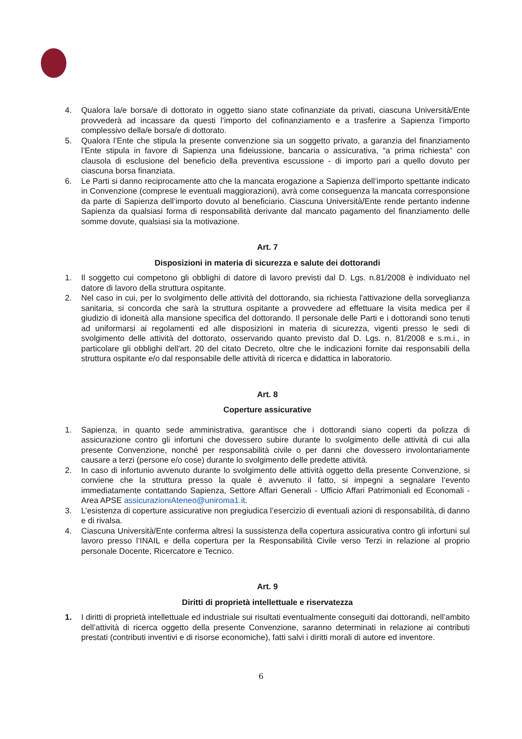4. Qualora la/e borsa/e di dottorato in oggetto siano state cofinanziate da privati, ciascuna Università/Ente provvederà ad incassare da questi l’importo del cofinanziamento e a trasferire a Sapienza l’importo complessivo della/e borsa/e di dottorato.
5. Qualora l’Ente che stipula la presente convenzione sia un soggetto privato, a garanzia del finanziamento l’Ente stipula in favore di Sapienza una fideiussione, bancaria o assicurativa, “a prima richiesta” con clausola di esclusione del beneficio della preventiva escussione - di importo pari a quello dovuto per ciascuna borsa finanziata.
6. Le Parti si danno reciprocamente atto che la mancata erogazione a Sapienza dell’importo spettante indicato in Convenzione (comprese le eventuali maggiorazioni), avrà come conseguenza la mancata corresponsione da parte di Sapienza dell’importo dovuto al beneficiario. Ciascuna Università/Ente rende pertanto indenne Sapienza da qualsiasi forma di responsabilità derivante dal mancato pagamento del finanziamento delle somme dovute, qualsiasi sia la motivazione.
Art. 7
Disposizioni in materia di sicurezza e salute dei dottorandi
1. Il soggetto cui competono gli obblighi di datore di lavoro previsti dal D. Lgs. n.81/2008 è individuato nel datore di lavoro della struttura ospitante.
2. Nel caso in cui, per lo svolgimento delle attività del dottorando, sia richiesta l'attivazione della sorveglianza sanitaria, si concorda che sarà la struttura ospitante a provvedere ad effettuare la visita medica per il giudizio di idoneità alla mansione specifica del dottorando. Il personale delle Parti e i dottorandi sono tenuti ad uniformarsi ai regolamenti ed alle disposizioni in materia di sicurezza, vigenti presso le sedi di svolgimento delle attività del dottorato, osservando quanto previsto dal D. Lgs. n. 81/2008 e s.m.i., in particolare gli obblighi dell'art. 20 del citato Decreto, oltre che le indicazioni fornite dai responsabili della struttura ospitante e/o dal responsabile delle attività di ricerca e didattica in laboratorio.
Art. 8
Coperture assicurative
1. Sapienza, in quanto sede amministrativa, garantisce che i dottorandi siano coperti da polizza di assicurazione contro gli infortuni che dovessero subire durante lo svolgimento delle attività di cui alla presente Convenzione, nonché per responsabilità civile o per danni che dovessero involontariamente causare a terzi (persone e/o cose) durante lo svolgimento delle predette attività.
2. In caso di infortunio avvenuto durante lo svolgimento delle attività oggetto della presente Convenzione, si conviene che la struttura presso la quale è avvenuto il fatto, si impegni a segnalare l’evento immediatamente contattando Sapienza, Settore Affari Generali - Ufficio Affari Patrimoniali ed Economali - Area APSE assicurazioniAteneo@uniroma1.it.
3. L’esistenza di coperture assicurative non pregiudica l’esercizio di eventuali azioni di responsabilità, di danno e di rivalsa.
4. Ciascuna Università/Ente conferma altresì la sussistenza della copertura assicurativa contro gli infortuni sul lavoro presso l’INAIL e della copertura per la Responsabilità Civile verso Terzi in relazione al proprio personale Docente, Ricercatore e Tecnico.
Art. 9
Diritti di proprietà intellettuale e riservatezza
1. I diritti di proprietà intellettuale ed industriale sui risultati eventualmente conseguiti dai dottorandi, nell’ambito dell’attività di ricerca oggetto della presente Convenzione, saranno determinati in relazione ai contributi prestati (contributi inventivi e di risorse economiche), fatti salvi i diritti morali di autore ed inventore.
6